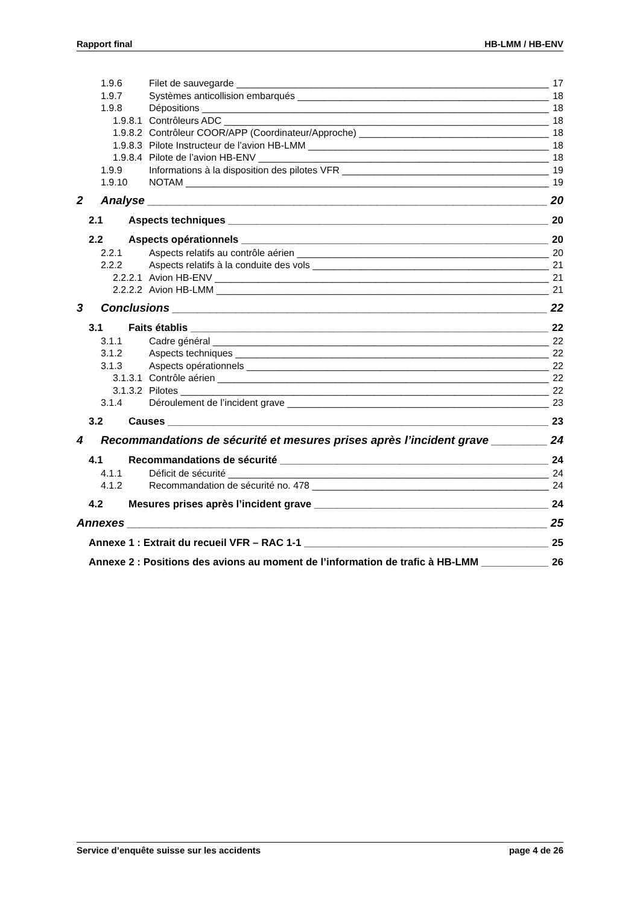Rapport final HB-LMM / HB-ENV
1.9.6 Filet de sauvegarde 17
1.9.7 Systèmes anticollision embarqués 18
1.9.8 Dépositions 18
1.9.8.1 Contrôleurs ADC 18
1.9.8.2 Contrôleur COOR/APP (Coordinateur/Approche) 18
1.9.8.3 Pilote Instructeur de l’avion HB-LMM 18
1.9.8.4 Pilote de l’avion HB-ENV 18
1.9.9 Informations à la disposition des pilotes VFR 19
1.9.10 NOTAM 19
2 Analyse 20
2.1 Aspects techniques 20
2.2 Aspects opérationnels 20
2.2.1 Aspects relatifs au contrôle aérien 20
2.2.2 Aspects relatifs à la conduite des vols 21
2.2.2.1 Avion HB-ENV 21
2.2.2.2 Avion HB-LMM 21
3 Conclusions 22
3.1 Faits établis 22
3.1.1 Cadre général 22
3.1.2 Aspects techniques 22
3.1.3 Aspects opérationnels 22
3.1.3.1 Contrôle aérien 22
3.1.3.2 Pilotes 22
3.1.4 Déroulement de l’incident grave 23
3.2 Causes 23
4 Recommandations de sécurité et mesures prises après l’incident grave 24
4.1 Recommandations de sécurité 24
4.1.1 Déficit de sécurité 24
4.1.2 Recommandation de sécurité no. 478 24
4.2 Mesures prises après l’incident grave 24
Annexes 25
Annexe 1 : Extrait du recueil VFR – RAC 1-1 25
Annexe 2 : Positions des avions au moment de l’information de trafic à HB-LMM 26
Service d’enquête suisse sur les accidents page 4 de 26